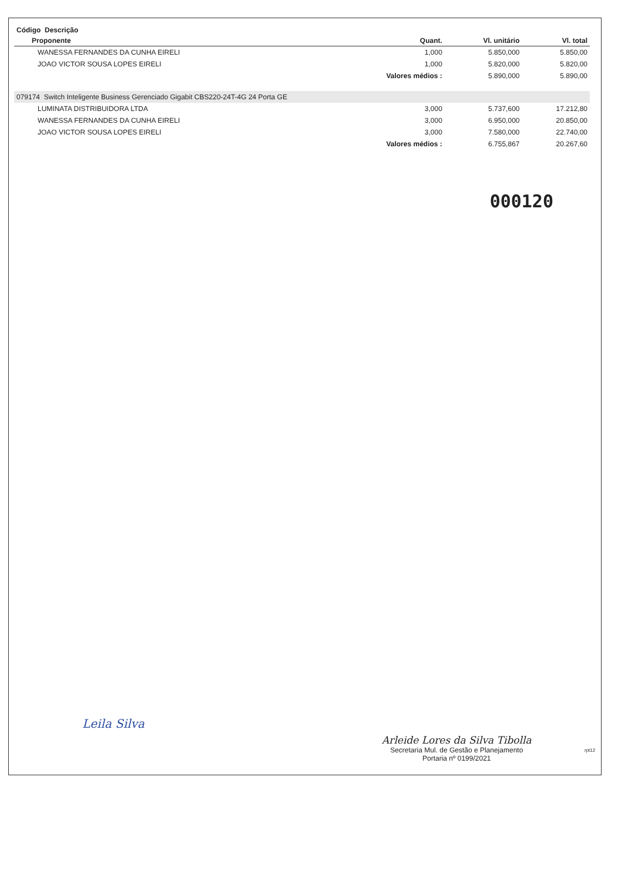| Código Descrição | | | |
| --- | --- | --- | --- |
| Proponente | Quant. | Vl. unitário | Vl. total |
| WANESSA FERNANDES DA CUNHA EIRELI | 1,000 | 5.850,000 | 5.850,00 |
| JOAO VICTOR SOUSA LOPES EIRELI | 1,000 | 5.820,000 | 5.820,00 |
| | Valores médios : | 5.890,000 | 5.890,00 |
| 079174 Switch Inteligente Business Gerenciado Gigabit CBS220-24T-4G 24 Porta GE | | | |
| LUMINATA DISTRIBUIDORA LTDA | 3,000 | 5.737,600 | 17.212,80 |
| WANESSA FERNANDES DA CUNHA EIRELI | 3,000 | 6.950,000 | 20.850,00 |
| JOAO VICTOR SOUSA LOPES EIRELI | 3,000 | 7.580,000 | 22.740,00 |
| | Valores médios : | 6.755,867 | 20.267,60 |
000120
Leila Silva
Arleide Lores da Silva Tibolla
Secretaria Mul. de Gestão e Planejamento
Portaria nº 0199/2021
rpt12